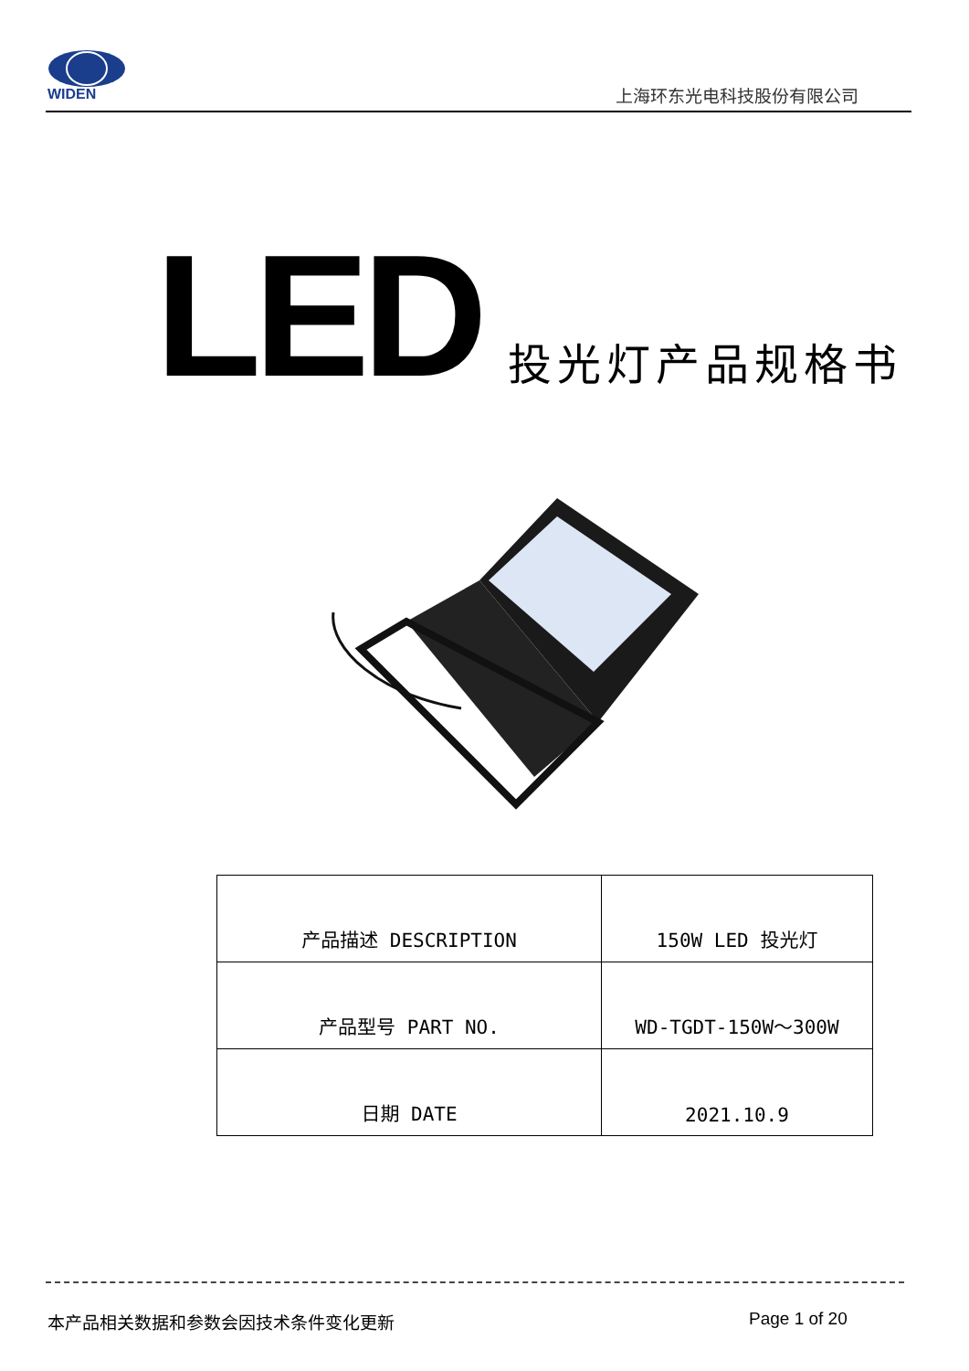WIDEN
上海环东光电科技股份有限公司
LED 投光灯产品规格书
| 产品描述 DESCRIPTION | 150W LED 投光灯 |
| 产品型号 PART NO. | WD-TGDT-150W～300W |
| 日期 DATE | 2021.10.9 |
本产品相关数据和参数会因技术条件变化更新
Page 1 of 20